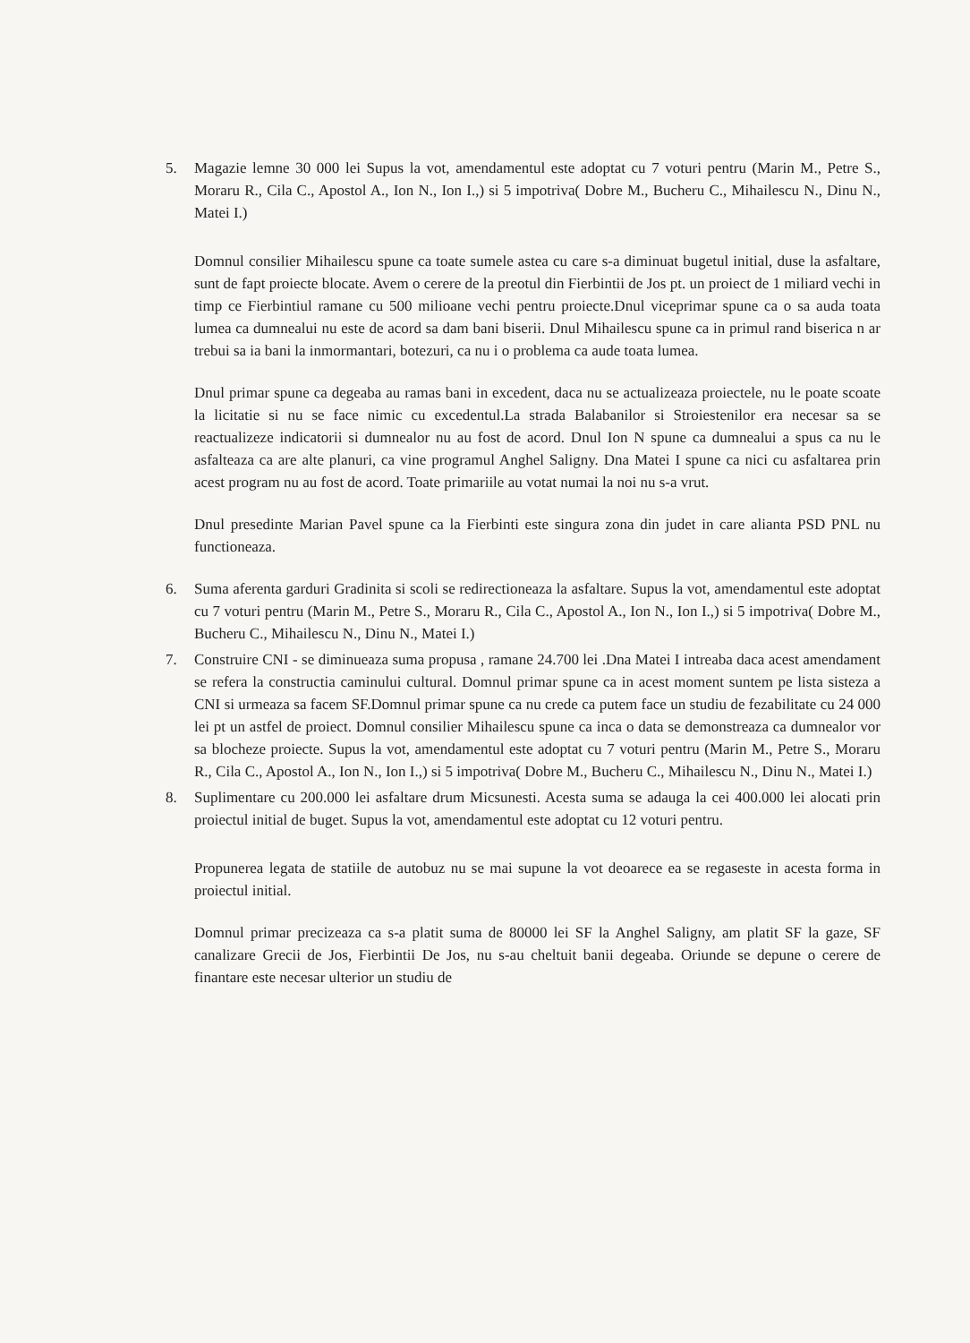5. Magazie lemne 30 000 lei Supus la vot, amendamentul este adoptat cu 7 voturi pentru (Marin M., Petre S., Moraru R., Cila C., Apostol A., Ion N., Ion I.,) si 5 impotriva( Dobre M., Bucheru C., Mihailescu N., Dinu N., Matei I.)
Domnul consilier Mihailescu spune ca toate sumele astea cu care s-a diminuat bugetul initial, duse la asfaltare, sunt de fapt proiecte blocate. Avem o cerere de la preotul din Fierbintii de Jos pt. un proiect de 1 miliard vechi in timp ce Fierbintiul ramane cu 500 milioane vechi pentru proiecte.Dnul viceprimar spune ca o sa auda toata lumea ca dumnealui nu este de acord sa dam bani biserii. Dnul Mihailescu spune ca in primul rand biserica n ar trebui sa ia bani la inmormantari, botezuri, ca nu i o problema ca aude toata lumea.
Dnul primar spune ca degeaba au ramas bani in excedent, daca nu se actualizeaza proiectele, nu le poate scoate la licitatie si nu se face nimic cu excedentul.La strada Balabanilor si Stroiestenilor era necesar sa se reactualizeze indicatorii si dumnealor nu au fost de acord. Dnul Ion N spune ca dumnealui a spus ca nu le asfalteaza ca are alte planuri, ca vine programul Anghel Saligny. Dna Matei I spune ca nici cu asfaltarea prin acest program nu au fost de acord. Toate primariile au votat numai la noi nu s-a vrut.
Dnul presedinte Marian Pavel spune ca la Fierbinti este singura zona din judet in care alianta PSD PNL nu functioneaza.
6. Suma aferenta garduri Gradinita si scoli se redirectioneaza la asfaltare. Supus la vot, amendamentul este adoptat cu 7 voturi pentru (Marin M., Petre S., Moraru R., Cila C., Apostol A., Ion N., Ion I.,) si 5 impotriva( Dobre M., Bucheru C., Mihailescu N., Dinu N., Matei I.)
7. Construire CNI - se diminueaza suma propusa , ramane 24.700 lei .Dna Matei I intreaba daca acest amendament se refera la constructia caminului cultural. Domnul primar spune ca in acest moment suntem pe lista sisteza a CNI si urmeaza sa facem SF.Domnul primar spune ca nu crede ca putem face un studiu de fezabilitate cu 24 000 lei pt un astfel de proiect. Domnul consilier Mihailescu spune ca inca o data se demonstreaza ca dumnealor vor sa blocheze proiecte. Supus la vot, amendamentul este adoptat cu 7 voturi pentru (Marin M., Petre S., Moraru R., Cila C., Apostol A., Ion N., Ion I.,) si 5 impotriva( Dobre M., Bucheru C., Mihailescu N., Dinu N., Matei I.)
8. Suplimentare cu 200.000 lei asfaltare drum Micsunesti. Acesta suma se adauga la cei 400.000 lei alocati prin proiectul initial de buget. Supus la vot, amendamentul este adoptat cu 12 voturi pentru.
Propunerea legata de statiile de autobuz nu se mai supune la vot deoarece ea se regaseste in acesta forma in proiectul initial.
Domnul primar precizeaza ca s-a platit suma de 80000 lei SF la Anghel Saligny, am platit SF la gaze, SF canalizare Grecii de Jos, Fierbintii De Jos, nu s-au cheltuit banii degeaba. Oriunde se depune o cerere de finantare este necesar ulterior un studiu de